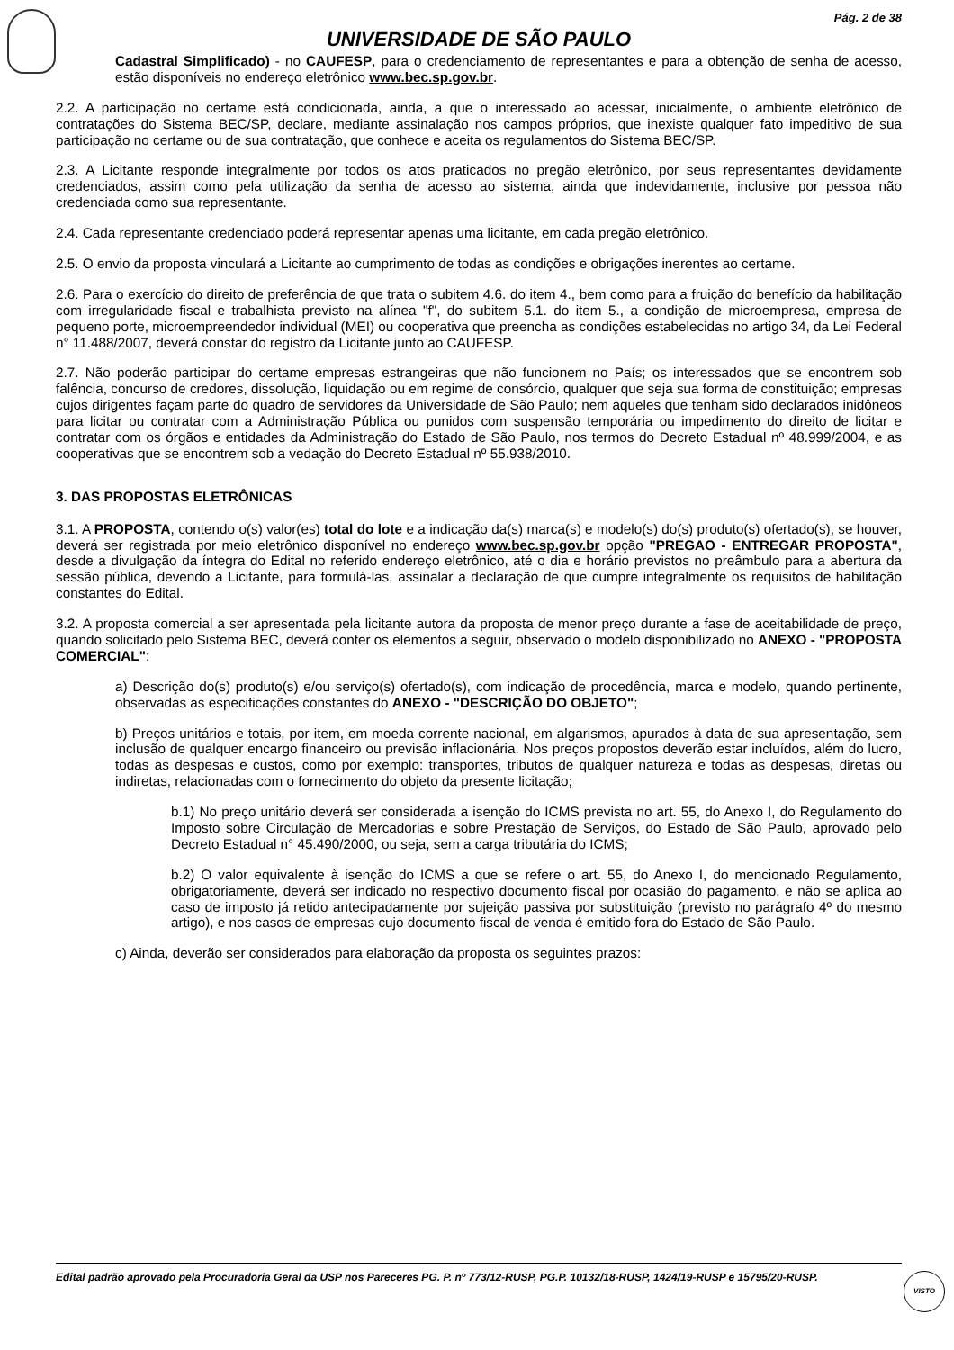Pág. 2 de 38
UNIVERSIDADE DE SÃO PAULO
Cadastral Simplificado) - no CAUFESP, para o credenciamento de representantes e para a obtenção de senha de acesso, estão disponíveis no endereço eletrônico www.bec.sp.gov.br.
2.2. A participação no certame está condicionada, ainda, a que o interessado ao acessar, inicialmente, o ambiente eletrônico de contratações do Sistema BEC/SP, declare, mediante assinalação nos campos próprios, que inexiste qualquer fato impeditivo de sua participação no certame ou de sua contratação, que conhece e aceita os regulamentos do Sistema BEC/SP.
2.3. A Licitante responde integralmente por todos os atos praticados no pregão eletrônico, por seus representantes devidamente credenciados, assim como pela utilização da senha de acesso ao sistema, ainda que indevidamente, inclusive por pessoa não credenciada como sua representante.
2.4. Cada representante credenciado poderá representar apenas uma licitante, em cada pregão eletrônico.
2.5. O envio da proposta vinculará a Licitante ao cumprimento de todas as condições e obrigações inerentes ao certame.
2.6. Para o exercício do direito de preferência de que trata o subitem 4.6. do item 4., bem como para a fruição do benefício da habilitação com irregularidade fiscal e trabalhista previsto na alínea "f", do subitem 5.1. do item 5., a condição de microempresa, empresa de pequeno porte, microempreendedor individual (MEI) ou cooperativa que preencha as condições estabelecidas no artigo 34, da Lei Federal n° 11.488/2007, deverá constar do registro da Licitante junto ao CAUFESP.
2.7. Não poderão participar do certame empresas estrangeiras que não funcionem no País; os interessados que se encontrem sob falência, concurso de credores, dissolução, liquidação ou em regime de consórcio, qualquer que seja sua forma de constituição; empresas cujos dirigentes façam parte do quadro de servidores da Universidade de São Paulo; nem aqueles que tenham sido declarados inidôneos para licitar ou contratar com a Administração Pública ou punidos com suspensão temporária ou impedimento do direito de licitar e contratar com os órgãos e entidades da Administração do Estado de São Paulo, nos termos do Decreto Estadual nº 48.999/2004, e as cooperativas que se encontrem sob a vedação do Decreto Estadual nº 55.938/2010.
3. DAS PROPOSTAS ELETRÔNICAS
3.1. A PROPOSTA, contendo o(s) valor(es) total do lote e a indicação da(s) marca(s) e modelo(s) do(s) produto(s) ofertado(s), se houver, deverá ser registrada por meio eletrônico disponível no endereço www.bec.sp.gov.br opção "PREGAO - ENTREGAR PROPOSTA", desde a divulgação da íntegra do Edital no referido endereço eletrônico, até o dia e horário previstos no preâmbulo para a abertura da sessão pública, devendo a Licitante, para formulá-las, assinalar a declaração de que cumpre integralmente os requisitos de habilitação constantes do Edital.
3.2. A proposta comercial a ser apresentada pela licitante autora da proposta de menor preço durante a fase de aceitabilidade de preço, quando solicitado pelo Sistema BEC, deverá conter os elementos a seguir, observado o modelo disponibilizado no ANEXO - "PROPOSTA COMERCIAL":
a) Descrição do(s) produto(s) e/ou serviço(s) ofertado(s), com indicação de procedência, marca e modelo, quando pertinente, observadas as especificações constantes do ANEXO - "DESCRIÇÃO DO OBJETO";
b) Preços unitários e totais, por item, em moeda corrente nacional, em algarismos, apurados à data de sua apresentação, sem inclusão de qualquer encargo financeiro ou previsão inflacionária. Nos preços propostos deverão estar incluídos, além do lucro, todas as despesas e custos, como por exemplo: transportes, tributos de qualquer natureza e todas as despesas, diretas ou indiretas, relacionadas com o fornecimento do objeto da presente licitação;
b.1) No preço unitário deverá ser considerada a isenção do ICMS prevista no art. 55, do Anexo I, do Regulamento do Imposto sobre Circulação de Mercadorias e sobre Prestação de Serviços, do Estado de São Paulo, aprovado pelo Decreto Estadual n° 45.490/2000, ou seja, sem a carga tributária do ICMS;
b.2) O valor equivalente à isenção do ICMS a que se refere o art. 55, do Anexo I, do mencionado Regulamento, obrigatoriamente, deverá ser indicado no respectivo documento fiscal por ocasião do pagamento, e não se aplica ao caso de imposto já retido antecipadamente por sujeição passiva por substituição (previsto no parágrafo 4º do mesmo artigo), e nos casos de empresas cujo documento fiscal de venda é emitido fora do Estado de São Paulo.
c) Ainda, deverão ser considerados para elaboração da proposta os seguintes prazos:
Edital padrão aprovado pela Procuradoria Geral da USP nos Pareceres PG. P. nº 773/12-RUSP, PG.P. 10132/18-RUSP, 1424/19-RUSP e 15795/20-RUSP.
VISTO